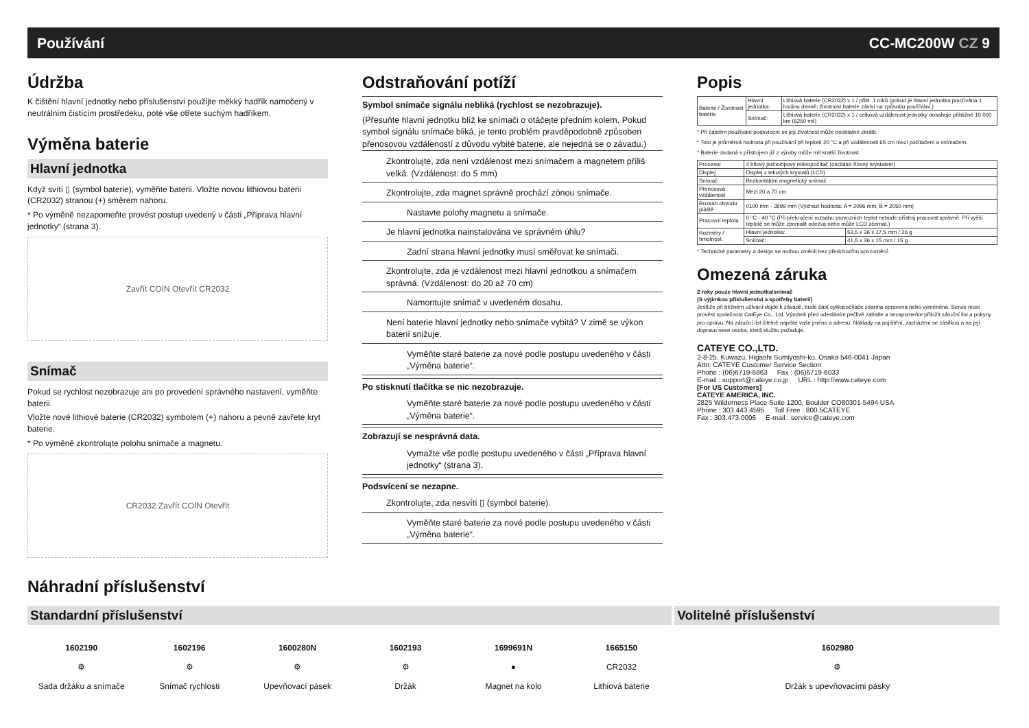Používání CC-MC200W CZ 9
Údržba
K čištění hlavní jednotky nebo příslušenství použijte měkký hadřík namočený v neutrálním čistícím prostředeku, poté vše otřete suchým hadříkem.
Výměna baterie
Hlavní jednotka
Když svítí ▯ (symbol baterie), vyměňte baterii. Vložte novou lithiovou baterii (CR2032) stranou (+) směrem nahoru.
* Po výměně nezapomeňte provést postup uvedený v části „Příprava hlavní jednotky“ (strana 3).
Zavřít COIN Otevřít CR2032
Snímač
Pokud se rychlost nezobrazuje ani po provedení správného nastavení, vyměňte baterii.
Vložte nové lithiové baterie (CR2032) symbolem (+) nahoru a pevně zavřete kryt baterie.
* Po výměně zkontrolujte polohu snímače a magnetu.
CR2032 Zavřít COIN Otevřít
Odstraňování potíží
Symbol snímače signálu nebliká (rychlost se nezobrazuje).
(Přesuňte hlavní jednotku blíž ke snímači o otáčejte předním kolem. Pokud symbol signálu snímače bliká, je tento problém pravděpodobně způsoben přenosovou vzdáleností z důvodu vybité baterie, ale nejedná se o závadu.)
Zkontrolujte, zda není vzdálenost mezi snímačem a magnetem příliš velká. (Vzdálenost: do 5 mm)
Zkontrolujte, zda magnet správně prochází zónou snímače.
Nastavte polohy magnetu a snímače.
Je hlavní jednotka nainstalována ve správném úhlu?
Zadní strana hlavní jednotky musí směřovat ke snímači.
Zkontrolujte, zda je vzdálenost mezi hlavní jednotkou a snímačem správná. (Vzdálenost: do 20 až 70 cm)
Namontujte snímač v uvedeném dosahu.
Není baterie hlavní jednotky nebo snímače vybitá? V zimě se výkon baterií snižuje.
Vyměňte staré baterie za nové podle postupu uvedeného v části „Výměna baterie“.
Po stisknutí tlačítka se nic nezobrazuje.
Vyměňte staré baterie za nové podle postupu uvedeného v části „Výměna baterie“.
Zobrazují se nesprávná data.
Vymažte vše podle postupu uvedeného v části „Příprava hlavní jednotky“ (strana 3).
Podsvícení se nezapne.
Zkontrolujte, zda nesvítí ▯ (symbol baterie).
Vyměňte staré baterie za nové podle postupu uvedeného v části „Výměna baterie“.
Popis
| Baterie / Životnost baterie | Hlavní jednotka: | Lithiová baterie (CR2032) x 1 / přibl. 1 roků (pokud je hlavní jednotka používána 1 hodinu denně; životnost baterie závisí na způsobu používání.) |
| | Snímač: | Lithiová baterie (CR2032) x 1 / celková vzdálenost jednotky dosahuje přibližně 10 000 km (6250 mil) |
* Při častém používání podsvícení se její životnost může podstatně zkrátit.
* Toto je průměrná hodnota při používání při teplotě 20 °C a při vzdálenosti 65 cm mezi počítačem a snímačem.
* Baterie dodaná s přístrojem již z výroby může mít kratší životnost.
| Procesor | 4 bitový jednočipový mikropočítač (oscilátor řízený krystalem) | |
| Displej | Displej z tekutých krystalů (LCD) | |
| Snímač | Bezkontaktní magnetický snímač | |
| Přenosová vzdálenost | Mezi 20 a 70 cm | |
| Rozsah obvodu pláště | 0100 mm - 3999 mm (Výchozí hodnota: A = 2096 mm, B = 2050 mm) | |
| Pracovní teplota | 0 °C - 40 °C (Při překročení rozsahu provozních teplot nebude přístroj pracovat správně. Při vyšší teplotě se může zpomalit odezva nebo může LCD zčernat.) | |
| Rozměry / hmotnost | Hlavní jednotka: | 53,5 x 36 x 17,5 mm / 26 g |
| | Snímač: | 41,5 x 36 x 15 mm / 15 g |
* Technické parametry a design se mohou změnit bez předchozího upozornění.
Omezená záruka
2 roky pouze hlavní jednotka/snímač
(S výjimkou příslušenství a spotřeby baterií)
Jestliže při běžném užívání dojde k závadě, bude část cyklopočítače zdarma opravena nebo vyměněna. Servis musí provést společnost CatEye Co., Ltd. Výrobek před odesláním pečlivě zabalte a nezapomeňte přiložit záruční list a pokyny pro opravu. Na záruční list čitelně napište vaše jméno a adresu. Náklady na pojištění, zacházení se zásilkou a na její dopravu nese osoba, která službu požaduje.
CATEYE CO.,LTD.
2-8-25, Kuwazu, Higashi Sumiyoshi-ku, Osaka 546-0041 Japan
Attn: CATEYE Customer Service Section
Phone : (06)6719-6863 Fax : (06)6719-6033
E-mail : support@cateye.co.jp URL : http://www.cateye.com
[For US Customers]
CATEYE AMERICA, INC.
2825 Wilderness Place Suite 1200, Boulder CO80301-5494 USA
Phone : 303.443.4595 Toll Free : 800.5CATEYE
Fax : 303.473.0006 E-mail : service@cateye.com
Náhradní příslušenství
Standardní příslušenství Volitelné příslušenství
1602190
⚙
Sada držáku a snímače
1602196
⚙
Snímač rychlosti
1600280N
⚙
Upevňovací pásek
1602193
⚙
Držák
1699691N
●
Magnet na kolo
1665150
CR2032
Lithiová baterie
1602980
⚙
Držák s upevňovacími pásky